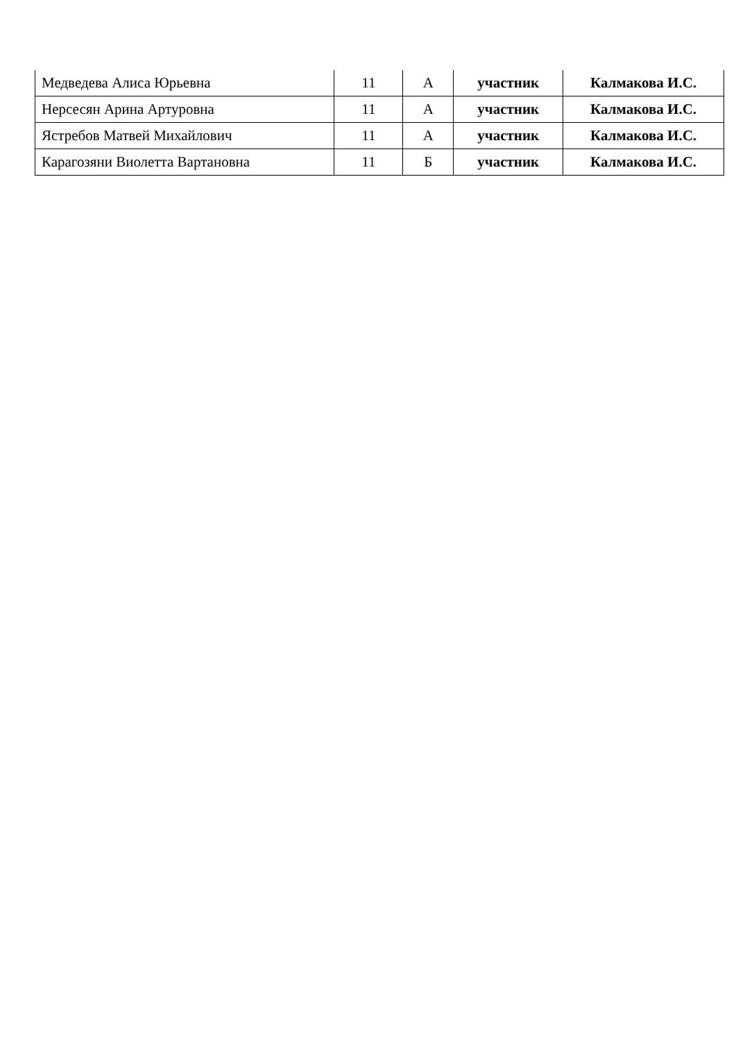| Медведева Алиса Юрьевна | 11 | А | участник | Калмакова И.С. |
| Нерсесян Арина Артуровна | 11 | А | участник | Калмакова И.С. |
| Ястребов Матвей Михайлович | 11 | А | участник | Калмакова И.С. |
| Карагозяни Виолетта Вартановна | 11 | Б | участник | Калмакова И.С. |